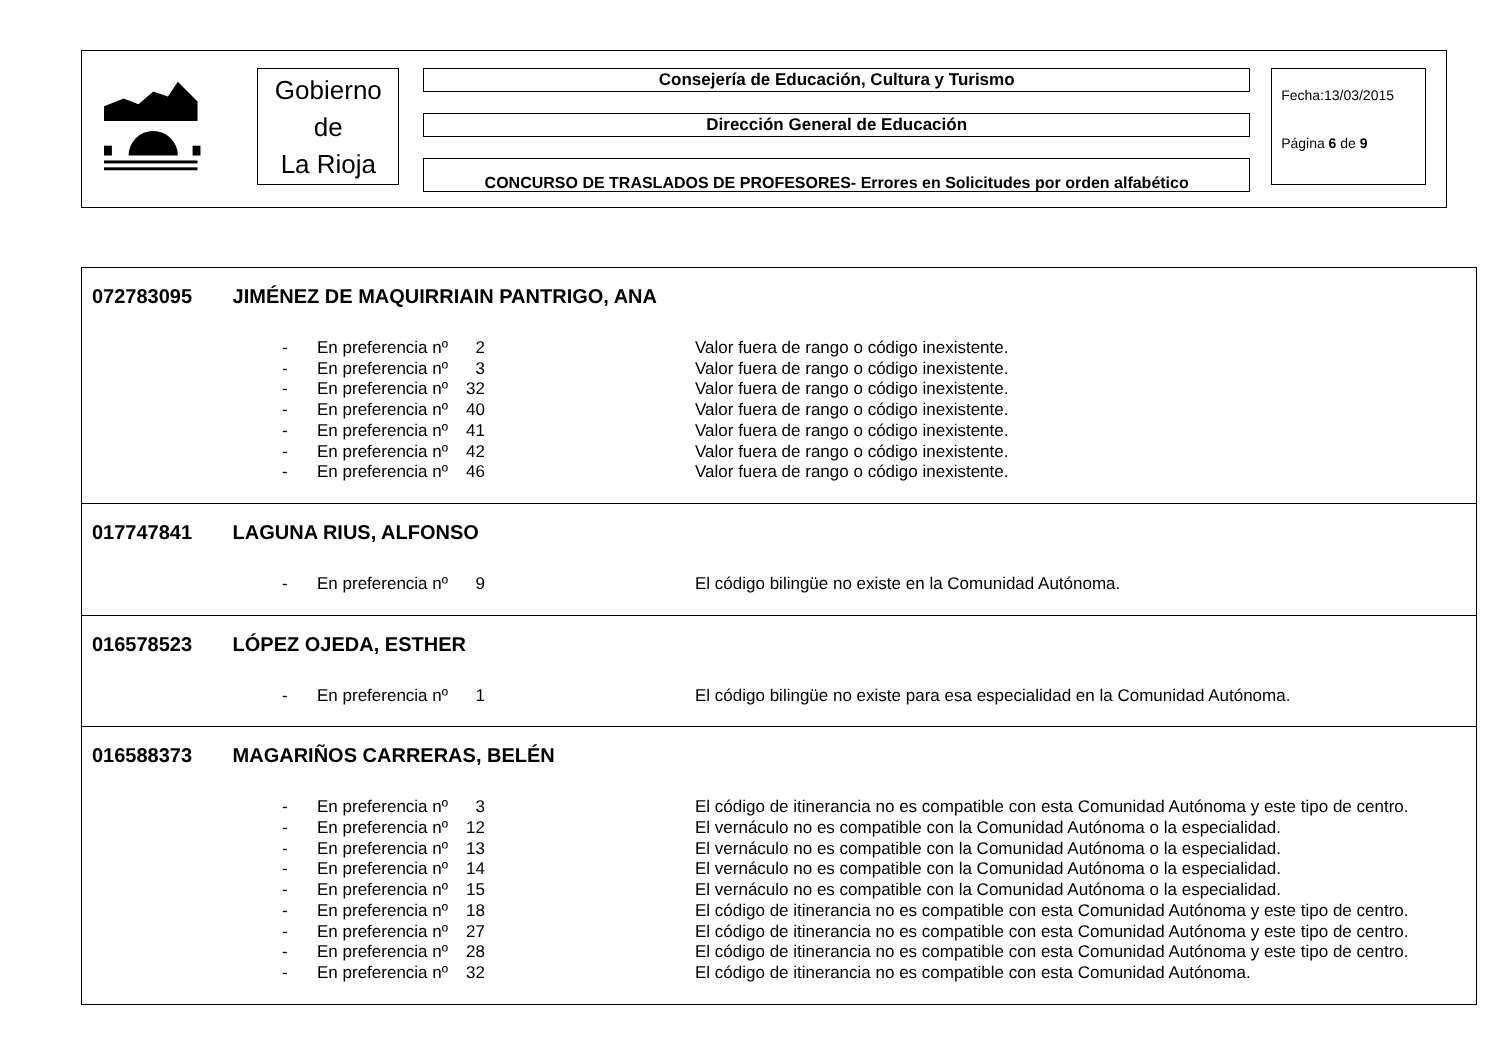Gobierno
de
La Rioja
Consejería de Educación, Cultura y Turismo
Dirección General de Educación
CONCURSO DE TRASLADOS DE PROFESORES- Errores en Solicitudes por orden alfabético
Fecha:13/03/2015
Página 6 de 9
072783095 JIMÉNEZ DE MAQUIRRIAIN PANTRIGO, ANA
| - | En preferencia nº | 2 | | Valor fuera de rango o código inexistente. |
| - | En preferencia nº | 3 | | Valor fuera de rango o código inexistente. |
| - | En preferencia nº | 32 | | Valor fuera de rango o código inexistente. |
| - | En preferencia nº | 40 | | Valor fuera de rango o código inexistente. |
| - | En preferencia nº | 41 | | Valor fuera de rango o código inexistente. |
| - | En preferencia nº | 42 | | Valor fuera de rango o código inexistente. |
| - | En preferencia nº | 46 | | Valor fuera de rango o código inexistente. |
017747841 LAGUNA RIUS, ALFONSO
| - | En preferencia nº | 9 | | El código bilingüe no existe en la Comunidad Autónoma. |
016578523 LÓPEZ OJEDA, ESTHER
| - | En preferencia nº | 1 | | El código bilingüe no existe para esa especialidad en la Comunidad Autónoma. |
016588373 MAGARIÑOS CARRERAS, BELÉN
| - | En preferencia nº | 3 | | El código de itinerancia no es compatible con esta Comunidad Autónoma y este tipo de centro. |
| - | En preferencia nº | 12 | | El vernáculo no es compatible con la Comunidad Autónoma o la especialidad. |
| - | En preferencia nº | 13 | | El vernáculo no es compatible con la Comunidad Autónoma o la especialidad. |
| - | En preferencia nº | 14 | | El vernáculo no es compatible con la Comunidad Autónoma o la especialidad. |
| - | En preferencia nº | 15 | | El vernáculo no es compatible con la Comunidad Autónoma o la especialidad. |
| - | En preferencia nº | 18 | | El código de itinerancia no es compatible con esta Comunidad Autónoma y este tipo de centro. |
| - | En preferencia nº | 27 | | El código de itinerancia no es compatible con esta Comunidad Autónoma y este tipo de centro. |
| - | En preferencia nº | 28 | | El código de itinerancia no es compatible con esta Comunidad Autónoma y este tipo de centro. |
| - | En preferencia nº | 32 | | El código de itinerancia no es compatible con esta Comunidad Autónoma. |